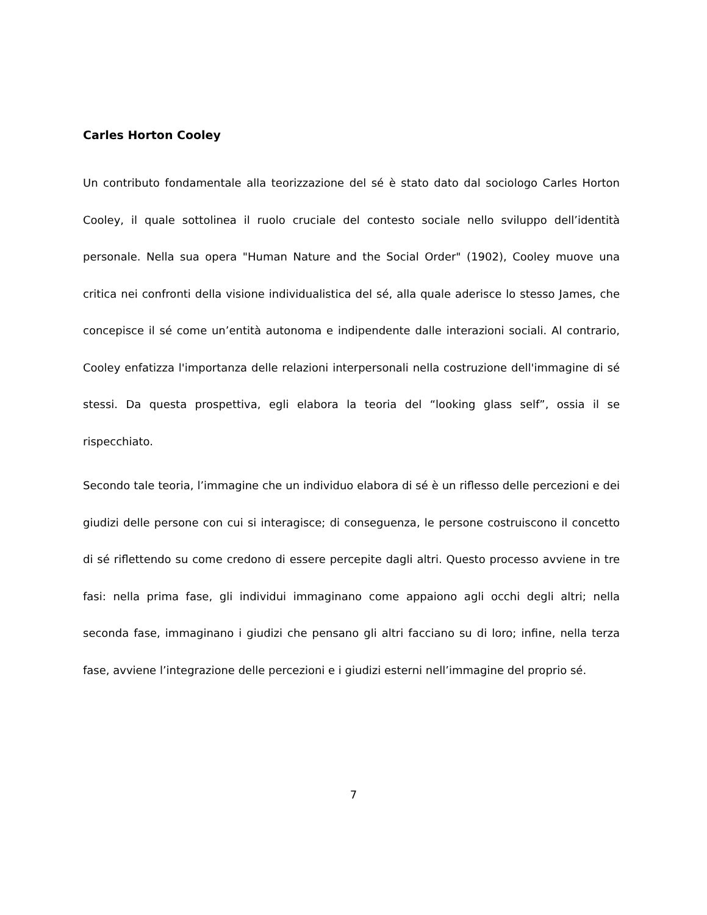Carles Horton Cooley
Un contributo fondamentale alla teorizzazione del sé è stato dato dal sociologo Carles Horton Cooley, il quale sottolinea il ruolo cruciale del contesto sociale nello sviluppo dell’identità personale. Nella sua opera "Human Nature and the Social Order" (1902), Cooley muove una critica nei confronti della visione individualistica del sé, alla quale aderisce lo stesso James, che concepisce il sé come un’entità autonoma e indipendente dalle interazioni sociali. Al contrario, Cooley enfatizza l'importanza delle relazioni interpersonali nella costruzione dell'immagine di sé stessi. Da questa prospettiva, egli elabora la teoria del “looking glass self”, ossia il se rispecchiato.
Secondo tale teoria, l’immagine che un individuo elabora di sé è un riflesso delle percezioni e dei giudizi delle persone con cui si interagisce; di conseguenza, le persone costruiscono il concetto di sé riflettendo su come credono di essere percepite dagli altri. Questo processo avviene in tre fasi: nella prima fase, gli individui immaginano come appaiono agli occhi degli altri; nella seconda fase, immaginano i giudizi che pensano gli altri facciano su di loro; infine, nella terza fase, avviene l’integrazione delle percezioni e i giudizi esterni nell’immagine del proprio sé.
7